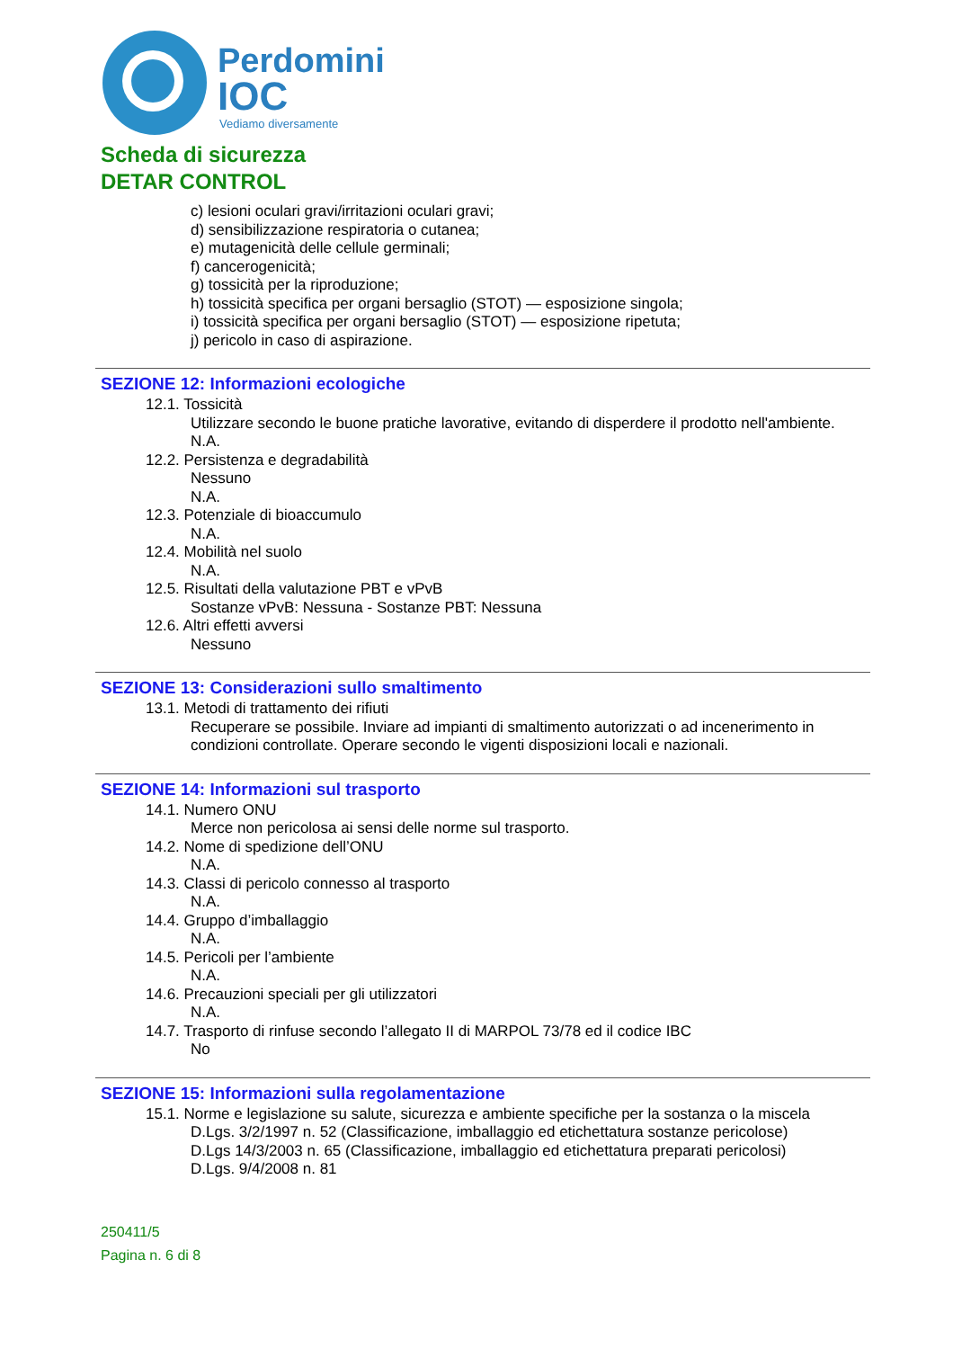Perdomini
IOC
Vediamo diversamente
Scheda di sicurezza
DETAR CONTROL
c) lesioni oculari gravi/irritazioni oculari gravi;
d) sensibilizzazione respiratoria o cutanea;
e) mutagenicità delle cellule germinali;
f) cancerogenicità;
g) tossicità per la riproduzione;
h) tossicità specifica per organi bersaglio (STOT) — esposizione singola;
i) tossicità specifica per organi bersaglio (STOT) — esposizione ripetuta;
j) pericolo in caso di aspirazione.
SEZIONE 12: Informazioni ecologiche
12.1. Tossicità
Utilizzare secondo le buone pratiche lavorative, evitando di disperdere il prodotto nell'ambiente.
N.A.
12.2. Persistenza e degradabilità
Nessuno
N.A.
12.3. Potenziale di bioaccumulo
N.A.
12.4. Mobilità nel suolo
N.A.
12.5. Risultati della valutazione PBT e vPvB
Sostanze vPvB: Nessuna - Sostanze PBT: Nessuna
12.6. Altri effetti avversi
Nessuno
SEZIONE 13: Considerazioni sullo smaltimento
13.1. Metodi di trattamento dei rifiuti
Recuperare se possibile. Inviare ad impianti di smaltimento autorizzati o ad incenerimento in condizioni controllate. Operare secondo le vigenti disposizioni locali e nazionali.
SEZIONE 14: Informazioni sul trasporto
14.1. Numero ONU
Merce non pericolosa ai sensi delle norme sul trasporto.
14.2. Nome di spedizione dell’ONU
N.A.
14.3. Classi di pericolo connesso al trasporto
N.A.
14.4. Gruppo d’imballaggio
N.A.
14.5. Pericoli per l’ambiente
N.A.
14.6. Precauzioni speciali per gli utilizzatori
N.A.
14.7. Trasporto di rinfuse secondo l’allegato II di MARPOL 73/78 ed il codice IBC
No
SEZIONE 15: Informazioni sulla regolamentazione
15.1. Norme e legislazione su salute, sicurezza e ambiente specifiche per la sostanza o la miscela
D.Lgs. 3/2/1997 n. 52 (Classificazione, imballaggio ed etichettatura sostanze pericolose)
D.Lgs 14/3/2003 n. 65 (Classificazione, imballaggio ed etichettatura preparati pericolosi)
D.Lgs. 9/4/2008 n. 81
250411/5
Pagina n. 6 di 8